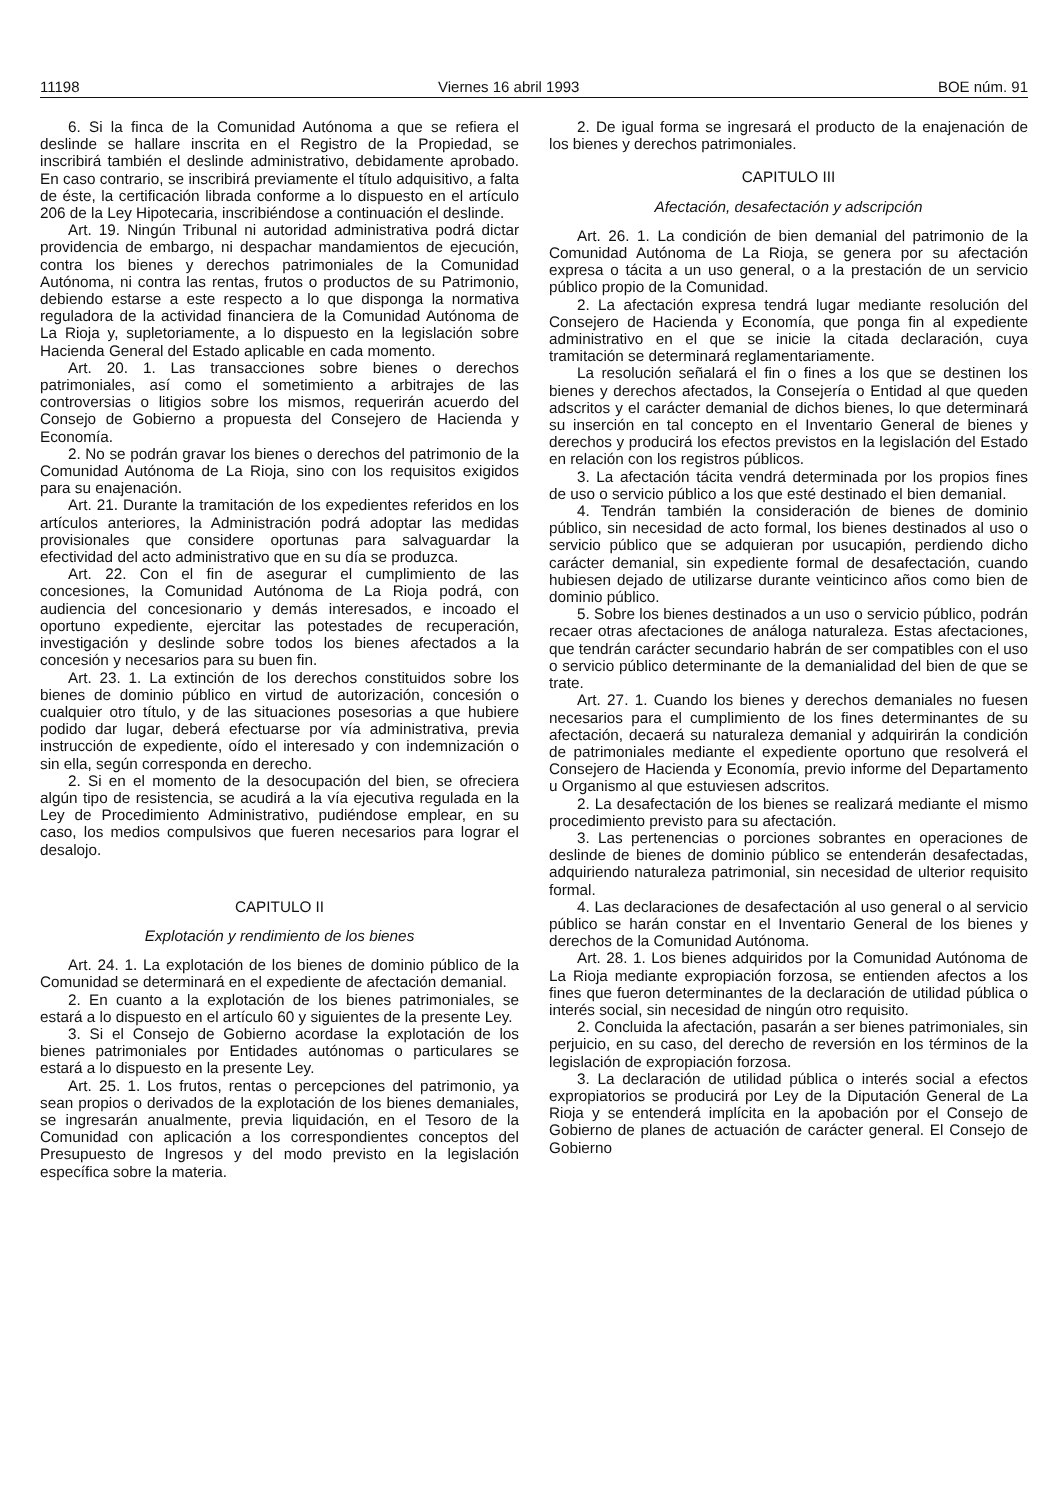11198 Viernes 16 abril 1993 BOE núm. 91
6. Si la finca de la Comunidad Autónoma a que se refiera el deslinde se hallare inscrita en el Registro de la Propiedad, se inscribirá también el deslinde administrativo, debidamente aprobado. En caso contrario, se inscribirá previamente el título adquisitivo, a falta de éste, la certificación librada conforme a lo dispuesto en el artículo 206 de la Ley Hipotecaria, inscribiéndose a continuación el deslinde.
Art. 19. Ningún Tribunal ni autoridad administrativa podrá dictar providencia de embargo, ni despachar mandamientos de ejecución, contra los bienes y derechos patrimoniales de la Comunidad Autónoma, ni contra las rentas, frutos o productos de su Patrimonio, debiendo estarse a este respecto a lo que disponga la normativa reguladora de la actividad financiera de la Comunidad Autónoma de La Rioja y, supletoriamente, a lo dispuesto en la legislación sobre Hacienda General del Estado aplicable en cada momento.
Art. 20. 1. Las transacciones sobre bienes o derechos patrimoniales, así como el sometimiento a arbitrajes de las controversias o litigios sobre los mismos, requerirán acuerdo del Consejo de Gobierno a propuesta del Consejero de Hacienda y Economía.
2. No se podrán gravar los bienes o derechos del patrimonio de la Comunidad Autónoma de La Rioja, sino con los requisitos exigidos para su enajenación.
Art. 21. Durante la tramitación de los expedientes referidos en los artículos anteriores, la Administración podrá adoptar las medidas provisionales que considere oportunas para salvaguardar la efectividad del acto administrativo que en su día se produzca.
Art. 22. Con el fin de asegurar el cumplimiento de las concesiones, la Comunidad Autónoma de La Rioja podrá, con audiencia del concesionario y demás interesados, e incoado el oportuno expediente, ejercitar las potestades de recuperación, investigación y deslinde sobre todos los bienes afectados a la concesión y necesarios para su buen fin.
Art. 23. 1. La extinción de los derechos constituidos sobre los bienes de dominio público en virtud de autorización, concesión o cualquier otro título, y de las situaciones posesorias a que hubiere podido dar lugar, deberá efectuarse por vía administrativa, previa instrucción de expediente, oído el interesado y con indemnización o sin ella, según corresponda en derecho.
2. Si en el momento de la desocupación del bien, se ofreciera algún tipo de resistencia, se acudirá a la vía ejecutiva regulada en la Ley de Procedimiento Administrativo, pudiéndose emplear, en su caso, los medios compulsivos que fueren necesarios para lograr el desalojo.
CAPITULO II
Explotación y rendimiento de los bienes
Art. 24. 1. La explotación de los bienes de dominio público de la Comunidad se determinará en el expediente de afectación demanial.
2. En cuanto a la explotación de los bienes patrimoniales, se estará a lo dispuesto en el artículo 60 y siguientes de la presente Ley.
3. Si el Consejo de Gobierno acordase la explotación de los bienes patrimoniales por Entidades autónomas o particulares se estará a lo dispuesto en la presente Ley.
Art. 25. 1. Los frutos, rentas o percepciones del patrimonio, ya sean propios o derivados de la explotación de los bienes demaniales, se ingresarán anualmente, previa liquidación, en el Tesoro de la Comunidad con aplicación a los correspondientes conceptos del Presupuesto de Ingresos y del modo previsto en la legislación específica sobre la materia.
2. De igual forma se ingresará el producto de la enajenación de los bienes y derechos patrimoniales.
CAPITULO III
Afectación, desafectación y adscripción
Art. 26. 1. La condición de bien demanial del patrimonio de la Comunidad Autónoma de La Rioja, se genera por su afectación expresa o tácita a un uso general, o a la prestación de un servicio público propio de la Comunidad.
2. La afectación expresa tendrá lugar mediante resolución del Consejero de Hacienda y Economía, que ponga fin al expediente administrativo en el que se inicie la citada declaración, cuya tramitación se determinará reglamentariamente.
La resolución señalará el fin o fines a los que se destinen los bienes y derechos afectados, la Consejería o Entidad al que queden adscritos y el carácter demanial de dichos bienes, lo que determinará su inserción en tal concepto en el Inventario General de bienes y derechos y producirá los efectos previstos en la legislación del Estado en relación con los registros públicos.
3. La afectación tácita vendrá determinada por los propios fines de uso o servicio público a los que esté destinado el bien demanial.
4. Tendrán también la consideración de bienes de dominio público, sin necesidad de acto formal, los bienes destinados al uso o servicio público que se adquieran por usucapión, perdiendo dicho carácter demanial, sin expediente formal de desafectación, cuando hubiesen dejado de utilizarse durante veinticinco años como bien de dominio público.
5. Sobre los bienes destinados a un uso o servicio público, podrán recaer otras afectaciones de análoga naturaleza. Estas afectaciones, que tendrán carácter secundario habrán de ser compatibles con el uso o servicio público determinante de la demanialidad del bien de que se trate.
Art. 27. 1. Cuando los bienes y derechos demaniales no fuesen necesarios para el cumplimiento de los fines determinantes de su afectación, decaerá su naturaleza demanial y adquirirán la condición de patrimoniales mediante el expediente oportuno que resolverá el Consejero de Hacienda y Economía, previo informe del Departamento u Organismo al que estuviesen adscritos.
2. La desafectación de los bienes se realizará mediante el mismo procedimiento previsto para su afectación.
3. Las pertenencias o porciones sobrantes en operaciones de deslinde de bienes de dominio público se entenderán desafectadas, adquiriendo naturaleza patrimonial, sin necesidad de ulterior requisito formal.
4. Las declaraciones de desafectación al uso general o al servicio público se harán constar en el Inventario General de los bienes y derechos de la Comunidad Autónoma.
Art. 28. 1. Los bienes adquiridos por la Comunidad Autónoma de La Rioja mediante expropiación forzosa, se entienden afectos a los fines que fueron determinantes de la declaración de utilidad pública o interés social, sin necesidad de ningún otro requisito.
2. Concluida la afectación, pasarán a ser bienes patrimoniales, sin perjuicio, en su caso, del derecho de reversión en los términos de la legislación de expropiación forzosa.
3. La declaración de utilidad pública o interés social a efectos expropiatorios se producirá por Ley de la Diputación General de La Rioja y se entenderá implícita en la apobación por el Consejo de Gobierno de planes de actuación de carácter general. El Consejo de Gobierno